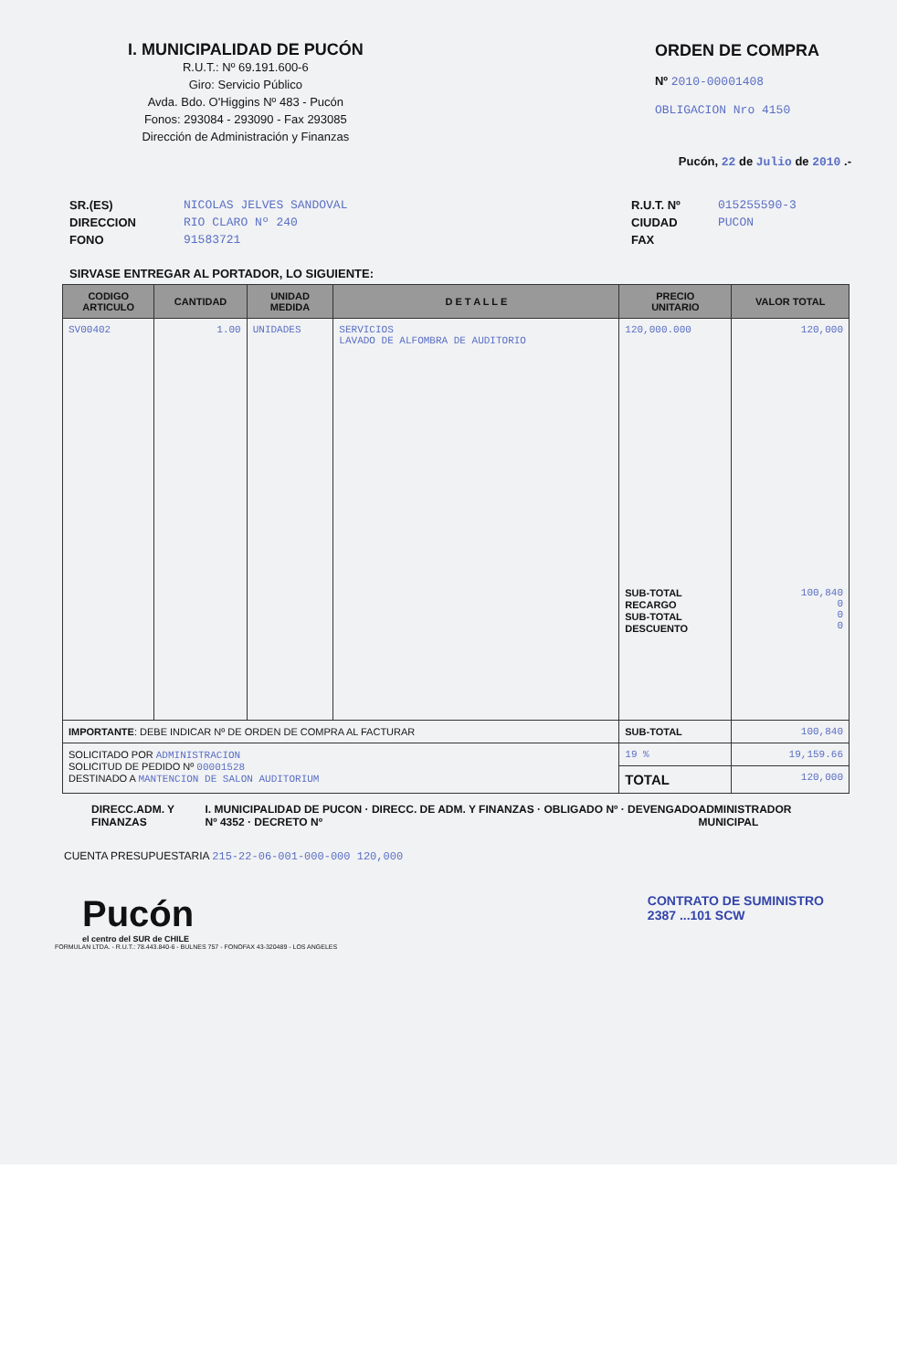I. MUNICIPALIDAD DE PUCÓN
R.U.T.: Nº 69.191.600-6
Giro: Servicio Público
Avda. Bdo. O'Higgins Nº 483 - Pucón
Fonos: 293084 - 293090 - Fax 293085
Dirección de Administración y Finanzas
ORDEN DE COMPRA
Nº 2010-00001408
OBLIGACION Nro 4150
Pucón, 22 de Julio de 2010 .-
SR.(ES)
DIRECCION
FONO
NICOLAS JELVES SANDOVAL
RIO CLARO Nº 240
91583721
R.U.T. Nº
CIUDAD
FAX
015255590-3
PUCON
SIRVASE ENTREGAR AL PORTADOR, LO SIGUIENTE:
| CODIGO ARTICULO | CANTIDAD | UNIDAD MEDIDA | D E T A L L E | PRECIO UNITARIO | VALOR TOTAL |
| --- | --- | --- | --- | --- | --- |
| SV00402 | 1.00 | UNIDADES | SERVICIOS LAVADO DE ALFOMBRA DE AUDITORIO | 120,000.000 SUB-TOTAL RECARGO SUB-TOTAL DESCUENTO | 120,000 100,840 0 0 0 |
| IMPORTANTE : DEBE INDICAR Nº DE ORDEN DE COMPRA AL FACTURAR | | | | SUB-TOTAL | 100,840 |
| SOLICITADO POR ADMINISTRACION SOLICITUD DE PEDIDO Nº 00001528 DESTINADO A MANTENCION DE SALON AUDITORIUM | | | | 19 % | 19,159.66 |
| | | | | TOTAL | 120,000 |
DIRECC.ADM. Y FINANZAS I. MUNICIPALIDAD DE PUCON · DIRECC. DE ADM. Y FINANZAS · OBLIGADO Nº · DEVENGADO Nº 4352 · DECRETO Nº ADMINISTRADOR MUNICIPAL
CUENTA PRESUPUESTARIA 215-22-06-001-000-000 120,000
Pucón
el centro del SUR de CHILE
CONTRATO DE SUMINISTRO
2387 ...101 SCW
FORMULAN LTDA. - R.U.T.: 78.443.840-6 - BULNES 757 - FONOFAX 43-320489 - LOS ANGELES